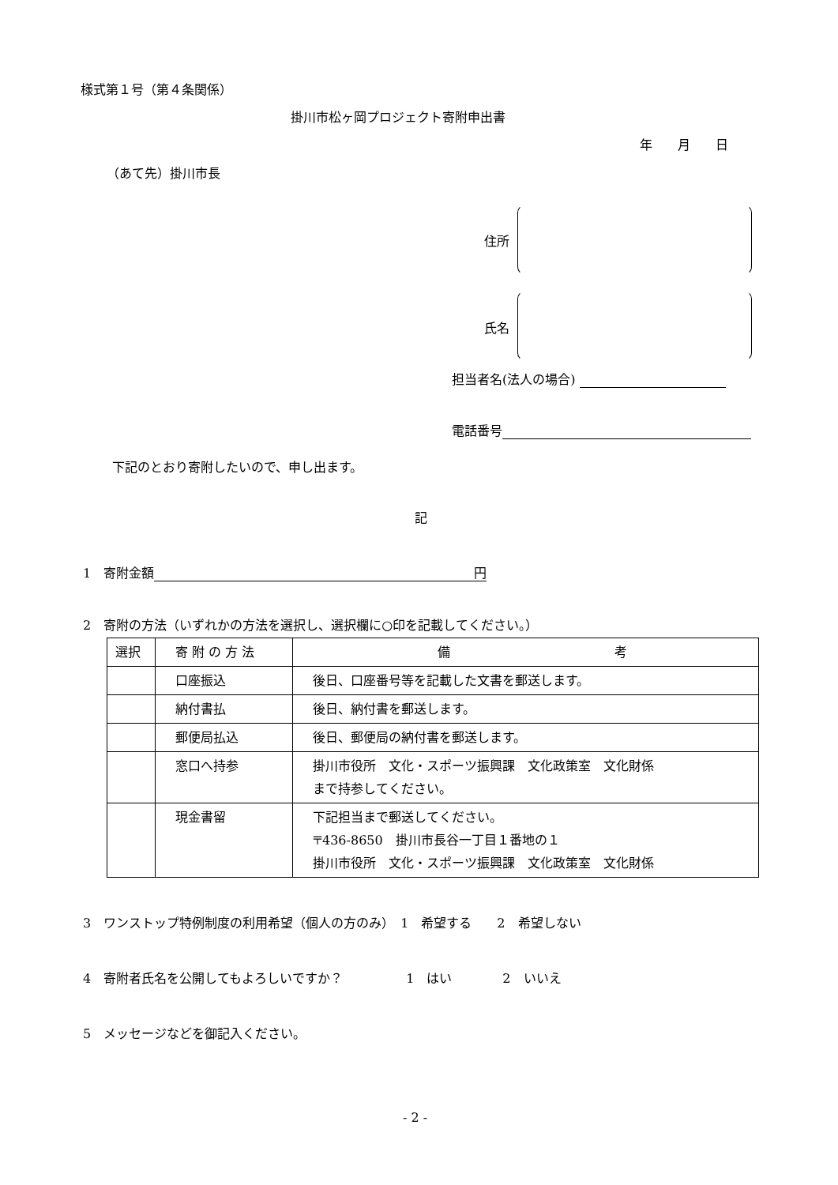様式第１号（第４条関係）
掛川市松ヶ岡プロジェクト寄附申出書
年　　月　　日
（あて先）掛川市長
住所
氏名
担当者名(法人の場合)
電話番号
下記のとおり寄附したいので、申し出ます。
記
1　寄附金額 円
2　寄附の方法（いずれかの方法を選択し、選択欄に○印を記載してください。）
| 選択 | 寄 附 の 方 法 | 備 考 |
| --- | --- | --- |
| | 口座振込 | 後日、口座番号等を記載した文書を郵送します。 |
| | 納付書払 | 後日、納付書を郵送します。 |
| | 郵便局払込 | 後日、郵便局の納付書を郵送します。 |
| | 窓口へ持参 | 掛川市役所 文化・スポーツ振興課 文化政策室 文化財係 まで持参してください。 |
| | 現金書留 | 下記担当まで郵送してください。 〒436-8650 掛川市長谷一丁目１番地の１ 掛川市役所 文化・スポーツ振興課 文化政策室 文化財係 |
3　ワンストップ特例制度の利用希望（個人の方のみ）　1　希望する　　2　希望しない
4　寄附者氏名を公開してもよろしいですか？　　　　　1　はい　　　　2　いいえ
5　メッセージなどを御記入ください。
- 2 -